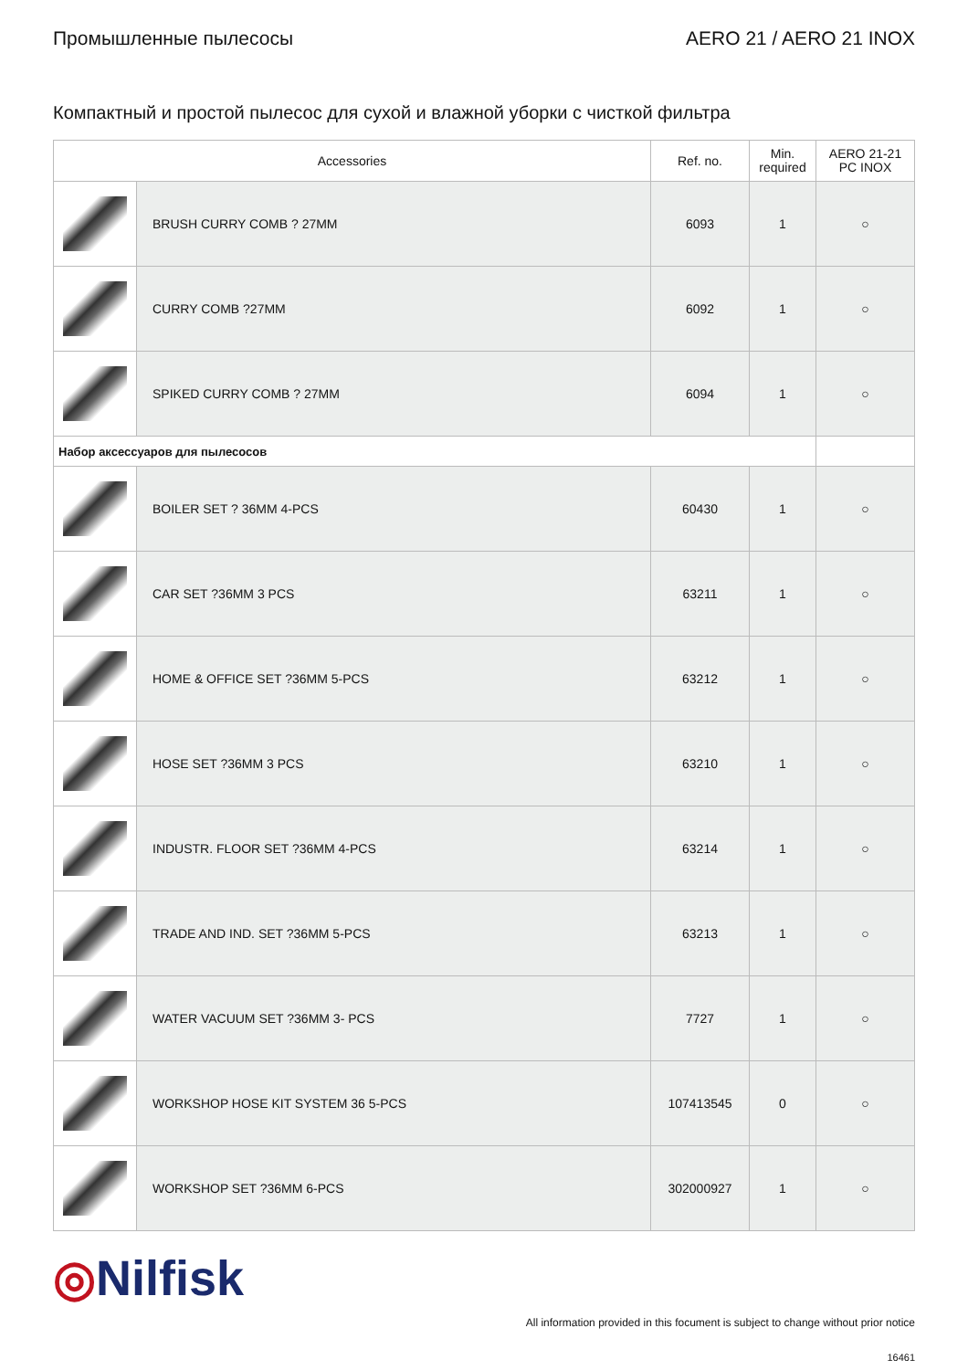Промышленные пылесосы AERO 21 / AERO 21 INOX
Компактный и простой пылесос для сухой и влажной уборки с чисткой фильтра
| Accessories | | Ref. no. | Min. required | AERO 21-21 PC INOX |
| --- | --- | --- | --- | --- |
| | BRUSH CURRY COMB ? 27MM | 6093 | 1 | ○ |
| | CURRY COMB ?27MM | 6092 | 1 | ○ |
| | SPIKED CURRY COMB ? 27MM | 6094 | 1 | ○ |
| Набор аксессуаров для пылесосов | | | | |
| | BOILER SET ? 36MM 4-PCS | 60430 | 1 | ○ |
| | CAR SET ?36MM 3 PCS | 63211 | 1 | ○ |
| | HOME & OFFICE SET ?36MM 5-PCS | 63212 | 1 | ○ |
| | HOSE SET ?36MM 3 PCS | 63210 | 1 | ○ |
| | INDUSTR. FLOOR SET ?36MM 4-PCS | 63214 | 1 | ○ |
| | TRADE AND IND. SET ?36MM 5-PCS | 63213 | 1 | ○ |
| | WATER VACUUM SET ?36MM 3- PCS | 7727 | 1 | ○ |
| | WORKSHOP HOSE KIT SYSTEM 36 5-PCS | 107413545 | 0 | ○ |
| | WORKSHOP SET ?36MM 6-PCS | 302000927 | 1 | ○ |
◎Nilfisk
All information provided in this focument is subject to change without prior notice
16461